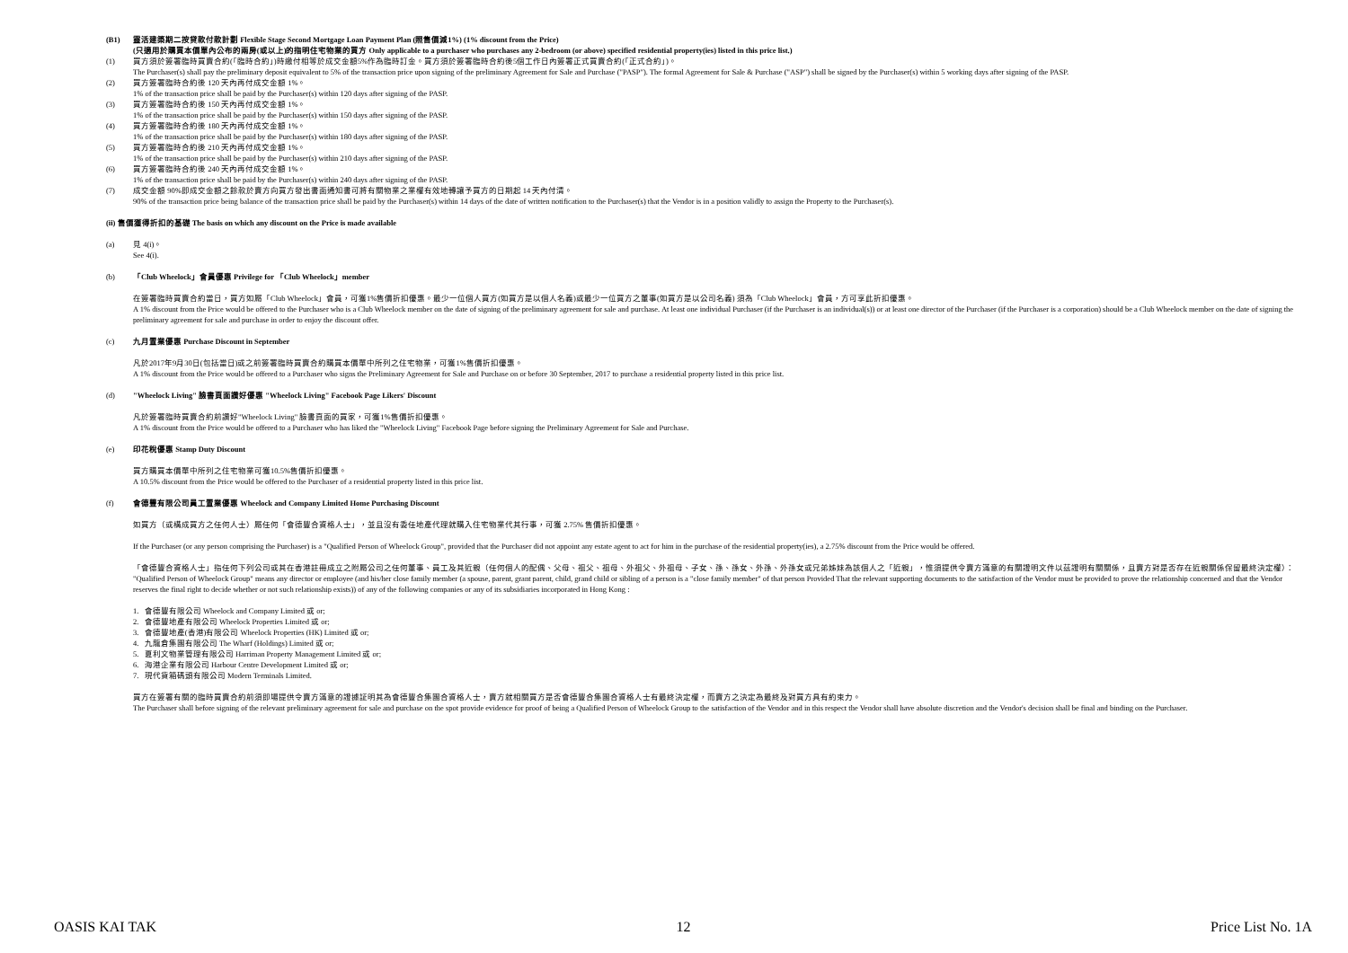(B1) 靈活建築期二按貸款付款計劃 Flexible Stage Second Mortgage Loan Payment Plan (照售價減1%) (1% discount from the Price)
(只適用於購買本價單內公布的兩房(或以上)的指明住宅物業的買方 Only applicable to a purchaser who purchases any 2-bedroom (or above) specified residential property(ies) listed in this price list.)
(1) 買方須於簽署臨時買賣合約(「臨時合約」)時繳付相等於成交金額5%作為臨時訂金。買方須於簽署臨時合約後5個工作日內簽署正式買賣合約(「正式合約」)。
The Purchaser(s) shall pay the preliminary deposit equivalent to 5% of the transaction price upon signing of the preliminary Agreement for Sale and Purchase ("PASP"). The formal Agreement for Sale & Purchase ("ASP") shall be signed by the Purchaser(s) within 5 working days after signing of the PASP.
(2) 買方簽署臨時合約後 120 天內再付成交金額 1%。
1% of the transaction price shall be paid by the Purchaser(s) within 120 days after signing of the PASP.
(3) 買方簽署臨時合約後 150 天內再付成交金額 1%。
1% of the transaction price shall be paid by the Purchaser(s) within 150 days after signing of the PASP.
(4) 買方簽署臨時合約後 180 天內再付成交金額 1%。
1% of the transaction price shall be paid by the Purchaser(s) within 180 days after signing of the PASP.
(5) 買方簽署臨時合約後 210 天內再付成交金額 1%。
1% of the transaction price shall be paid by the Purchaser(s) within 210 days after signing of the PASP.
(6) 買方簽署臨時合約後 240 天內再付成交金額 1%。
1% of the transaction price shall be paid by the Purchaser(s) within 240 days after signing of the PASP.
(7) 成交金額 90%即成交金額之餘款於賣方向買方發出書面通知書可將有關物業之業權有效地轉讓予買方的日期起 14 天內付清。
90% of the transaction price being balance of the transaction price shall be paid by the Purchaser(s) within 14 days of the date of written notification to the Purchaser(s) that the Vendor is in a position validly to assign the Property to the Purchaser(s).
(ii) 售價獲得折扣的基礎 The basis on which any discount on the Price is made available
(a) 見 4(i)。
See 4(i).
(b) 「Club Wheelock」會員優惠 Privilege for 「Club Wheelock」member
在簽署臨時買賣合約當日，買方如屬「Club Wheelock」會員，可獲1%售價折扣優惠。最少一位個人買方(如買方是以個人名義)或最少一位買方之董事(如買方是以公司名義) 須為「Club Wheelock」會員，方可享此折扣優惠。
A 1% discount from the Price would be offered to the Purchaser who is a Club Wheelock member on the date of signing of the preliminary agreement for sale and purchase. At least one individual Purchaser (if the Purchaser is an individual(s)) or at least one director of the Purchaser (if the Purchaser is a corporation) should be a Club Wheelock member on the date of signing the preliminary agreement for sale and purchase in order to enjoy the discount offer.
(c) 九月置業優惠 Purchase Discount in September
凡於2017年9月30日(包括當日)或之前簽署臨時買賣合約購買本價單中所列之住宅物業，可獲1%售價折扣優惠。
A 1% discount from the Price would be offered to a Purchaser who signs the Preliminary Agreement for Sale and Purchase on or before 30 September, 2017 to purchase a residential property listed in this price list.
(d) "Wheelock Living" 臉書頁面讚好優惠 "Wheelock Living" Facebook Page Likers' Discount
凡於簽署臨時買賣合約前讚好"Wheelock Living" 臉書頁面的買家，可獲1%售價折扣優惠。
A 1% discount from the Price would be offered to a Purchaser who has liked the "Wheelock Living" Facebook Page before signing the Preliminary Agreement for Sale and Purchase.
(e) 印花稅優惠 Stamp Duty Discount
買方購買本價單中所列之住宅物業可獲10.5%售價折扣優惠。
A 10.5% discount from the Price would be offered to the Purchaser of a residential property listed in this price list.
(f) 會德豐有限公司員工置業優惠 Wheelock and Company Limited Home Purchasing Discount
如買方（或構成買方之任何人士）屬任何「會德豐合資格人士」，並且沒有委任地產代理就購入住宅物業代其行事，可獲 2.75% 售價折扣優惠。
If the Purchaser (or any person comprising the Purchaser) is a "Qualified Person of Wheelock Group", provided that the Purchaser did not appoint any estate agent to act for him in the purchase of the residential property(ies), a 2.75% discount from the Price would be offered.
「會德豐合資格人士」指任何下列公司或其在香港註冊成立之附屬公司之任何董事、員工及其近親（任何個人的配偶、父母、祖父、祖母、外祖父、外祖母、子女、孫、孫女、外孫、外孫女或兄弟姊妹為該個人之「近親」，惟須提供令賣方滿意的有關證明文件以茲證明有關關係，且賣方對是否存在近親關係保留最終決定權）：
"Qualified Person of Wheelock Group" means any director or employee (and his/her close family member (a spouse, parent, grant parent, child, grand child or sibling of a person is a "close family member" of that person Provided That the relevant supporting documents to the satisfaction of the Vendor must be provided to prove the relationship concerned and that the Vendor reserves the final right to decide whether or not such relationship exists)) of any of the following companies or any of its subsidiaries incorporated in Hong Kong :
1. 會德豐有限公司 Wheelock and Company Limited 或 or;
2. 會德豐地產有限公司 Wheelock Properties Limited 或 or;
3. 會德豐地產(香港)有限公司 Wheelock Properties (HK) Limited 或 or;
4. 九龍倉集團有限公司 The Wharf (Holdings) Limited 或 or;
5. 夏利文物業管理有限公司 Harriman Property Management Limited 或 or;
6. 海港企業有限公司 Harbour Centre Development Limited 或 or;
7. 現代貨箱碼頭有限公司 Modern Terminals Limited.
買方在簽署有關的臨時買賣合約前須即場提供令賣方滿意的證據証明其為會德豐合集團合資格人士，賣方就相關買方是否會德豐合集團合資格人士有最終決定權，而賣方之決定為最終及對買方具有約束力。
The Purchaser shall before signing of the relevant preliminary agreement for sale and purchase on the spot provide evidence for proof of being a Qualified Person of Wheelock Group to the satisfaction of the Vendor and in this respect the Vendor shall have absolute discretion and the Vendor's decision shall be final and binding on the Purchaser.
OASIS KAI TAK 12 Price List No. 1A